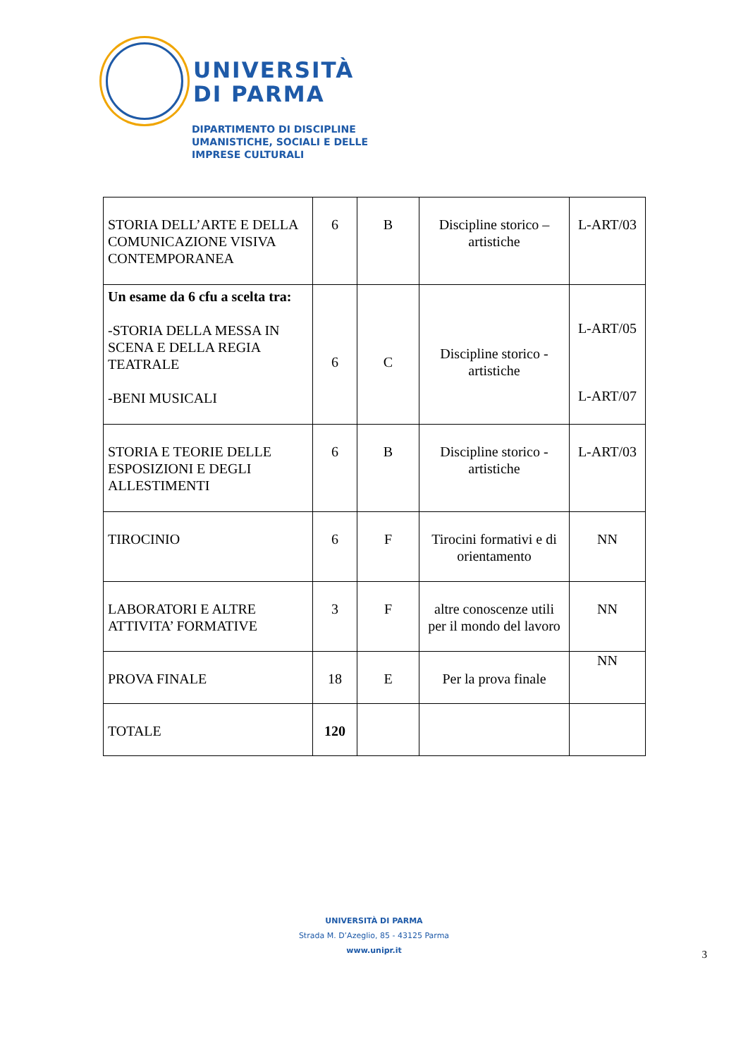UNIVERSITÀ
DI PARMA
DIPARTIMENTO DI DISCIPLINE
UMANISTICHE, SOCIALI E DELLE
IMPRESE CULTURALI
| STORIA DELL’ARTE E DELLA COMUNICAZIONE VISIVA CONTEMPORANEA | 6 | B | Discipline storico – artistiche | L-ART/03 |
| Un esame da 6 cfu a scelta tra: -STORIA DELLA MESSA IN SCENA E DELLA REGIA TEATRALE -BENI MUSICALI | 6 | C | Discipline storico - artistiche | L-ART/05 L-ART/07 |
| STORIA E TEORIE DELLE ESPOSIZIONI E DEGLI ALLESTIMENTI | 6 | B | Discipline storico - artistiche | L-ART/03 |
| TIROCINIO | 6 | F | Tirocini formativi e di orientamento | NN |
| LABORATORI E ALTRE ATTIVITA’ FORMATIVE | 3 | F | altre conoscenze utili per il mondo del lavoro | NN |
| PROVA FINALE | 18 | E | Per la prova finale | NN |
| TOTALE | 120 | | | |
UNIVERSITÀ DI PARMA
Strada M. D’Azeglio, 85 - 43125 Parma
www.unipr.it
3